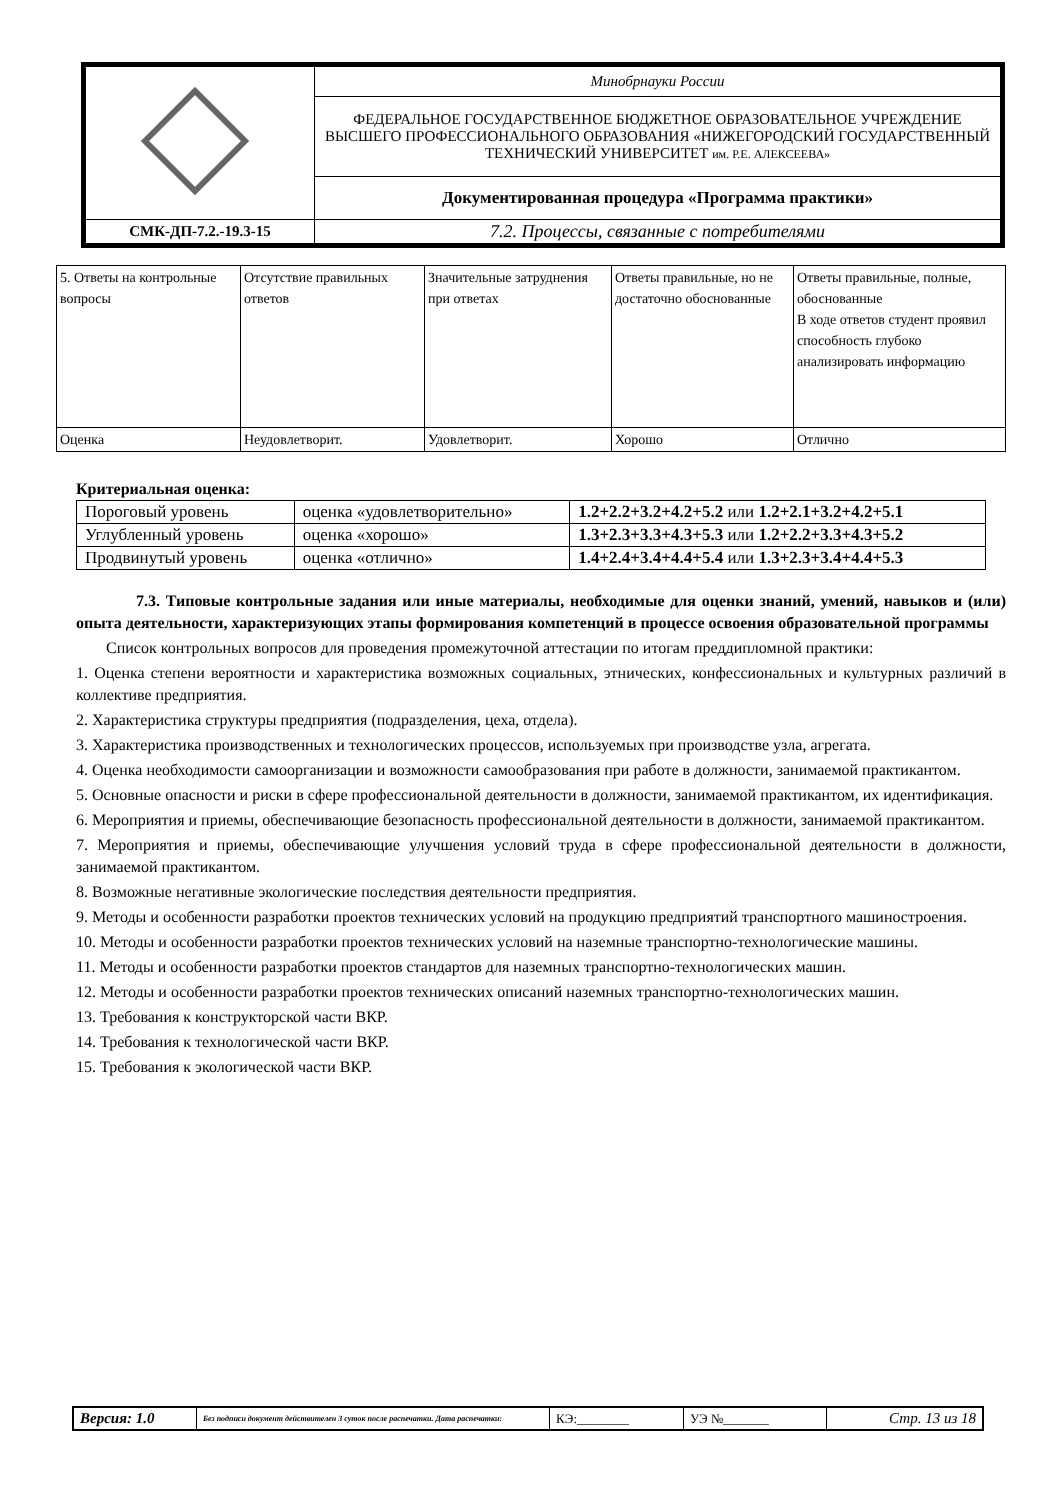| | Минобрнауки России |
| | ФЕДЕРАЛЬНОЕ ГОСУДАРСТВЕННОЕ БЮДЖЕТНОЕ ОБРАЗОВАТЕЛЬНОЕ УЧРЕЖДЕНИЕ ВЫСШЕГО ПРОФЕССИОНАЛЬНОГО ОБРАЗОВАНИЯ «НИЖЕГОРОДСКИЙ ГОСУДАРСТВЕННЫЙ ТЕХНИЧЕСКИЙ УНИВЕРСИТЕТ им. Р.Е. АЛЕКСЕЕВА» |
| | Документированная процедура «Программа практики» |
| СМК-ДП-7.2.-19.3-15 | 7.2. Процессы, связанные с потребителями |
| 5. Ответы на контрольные вопросы | Отсутствие правильных ответов | Значительные затруднения при ответах | Ответы правильные, но не достаточно обоснованные | Ответы правильные, полные, обоснованные В ходе ответов студент проявил способность глубоко анализировать информацию |
| Оценка | Неудовлетворит. | Удовлетворит. | Хорошо | Отлично |
Критериальная оценка:
| Пороговый уровень | оценка «удовлетворительно» | 1.2+2.2+3.2+4.2+5.2 или 1.2+2.1+3.2+4.2+5.1 |
| Углубленный уровень | оценка «хорошо» | 1.3+2.3+3.3+4.3+5.3 или 1.2+2.2+3.3+4.3+5.2 |
| Продвинутый уровень | оценка «отлично» | 1.4+2.4+3.4+4.4+5.4 или 1.3+2.3+3.4+4.4+5.3 |
7.3. Типовые контрольные задания или иные материалы, необходимые для оценки знаний, умений, навыков и (или) опыта деятельности, характеризующих этапы формирования компетенций в процессе освоения образовательной программы
Список контрольных вопросов для проведения промежуточной аттестации по итогам преддипломной практики:
1. Оценка степени вероятности и характеристика возможных социальных, этнических, конфессиональных и культурных различий в коллективе предприятия.
2. Характеристика структуры предприятия (подразделения, цеха, отдела).
3. Характеристика производственных и технологических процессов, используемых при производстве узла, агрегата.
4. Оценка необходимости самоорганизации и возможности самообразования при работе в должности, занимаемой практикантом.
5. Основные опасности и риски в сфере профессиональной деятельности в должности, занимаемой практикантом, их идентификация.
6. Мероприятия и приемы, обеспечивающие безопасность профессиональной деятельности в должности, занимаемой практикантом.
7. Мероприятия и приемы, обеспечивающие улучшения условий труда в сфере профессиональной деятельности в должности, занимаемой практикантом.
8. Возможные негативные экологические последствия деятельности предприятия.
9. Методы и особенности разработки проектов технических условий на продукцию предприятий транспортного машиностроения.
10. Методы и особенности разработки проектов технических условий на наземные транспортно-технологические машины.
11. Методы и особенности разработки проектов стандартов для наземных транспортно-технологических машин.
12. Методы и особенности разработки проектов технических описаний наземных транспортно-технологических машин.
13. Требования к конструкторской части ВКР.
14. Требования к технологической части ВКР.
15. Требования к экологической части ВКР.
| Версия: 1.0 | Без подписи документ действителен 3 суток после распечатки. Дата распечатки: | КЭ:________ | УЭ №_______ | Стр. 13 из 18 |